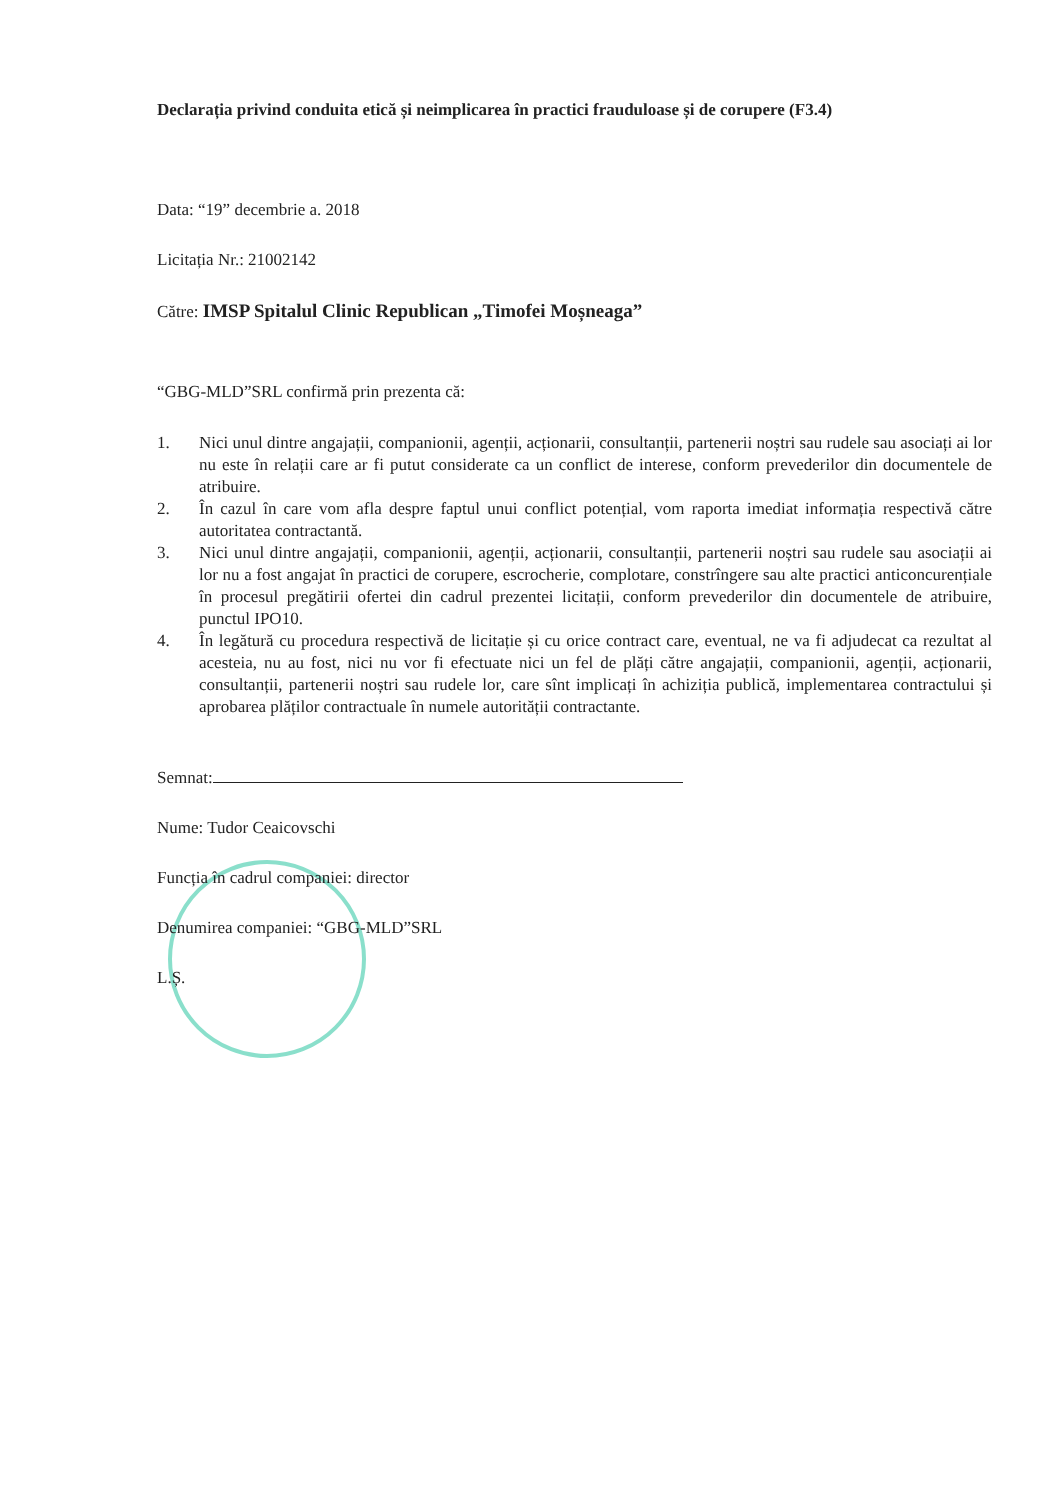Declarația privind conduita etică și neimplicarea în practici frauduloase și de corupere (F3.4)
Data: “19” decembrie a. 2018
Licitația Nr.: 21002142
Către: IMSP Spitalul Clinic Republican „Timofei Moșneaga”
“GBG-MLD”SRL confirmă prin prezenta că:
1. Nici unul dintre angajații, companionii, agenții, acționarii, consultanții, partenerii noștri sau rudele sau asociați ai lor nu este în relații care ar fi putut considerate ca un conflict de interese, conform prevederilor din documentele de atribuire.
2. În cazul în care vom afla despre faptul unui conflict potențial, vom raporta imediat informația respectivă către autoritatea contractantă.
3. Nici unul dintre angajații, companionii, agenții, acționarii, consultanții, partenerii noștri sau rudele sau asociații ai lor nu a fost angajat în practici de corupere, escrocherie, complotare, constrîngere sau alte practici anticoncurențiale în procesul pregătirii ofertei din cadrul prezentei licitații, conform prevederilor din documentele de atribuire, punctul IPO10.
4. În legătură cu procedura respectivă de licitație și cu orice contract care, eventual, ne va fi adjudecat ca rezultat al acesteia, nu au fost, nici nu vor fi efectuate nici un fel de plăți către angajații, companionii, agenții, acționarii, consultanții, partenerii noștri sau rudele lor, care sînt implicați în achiziția publică, implementarea contractului și aprobarea plăților contractuale în numele autorității contractante.
Semnat:
Nume: Tudor Ceaicovschi
Funcția în cadrul companiei: director
Denumirea companiei: “GBG-MLD”SRL
L.Ș.